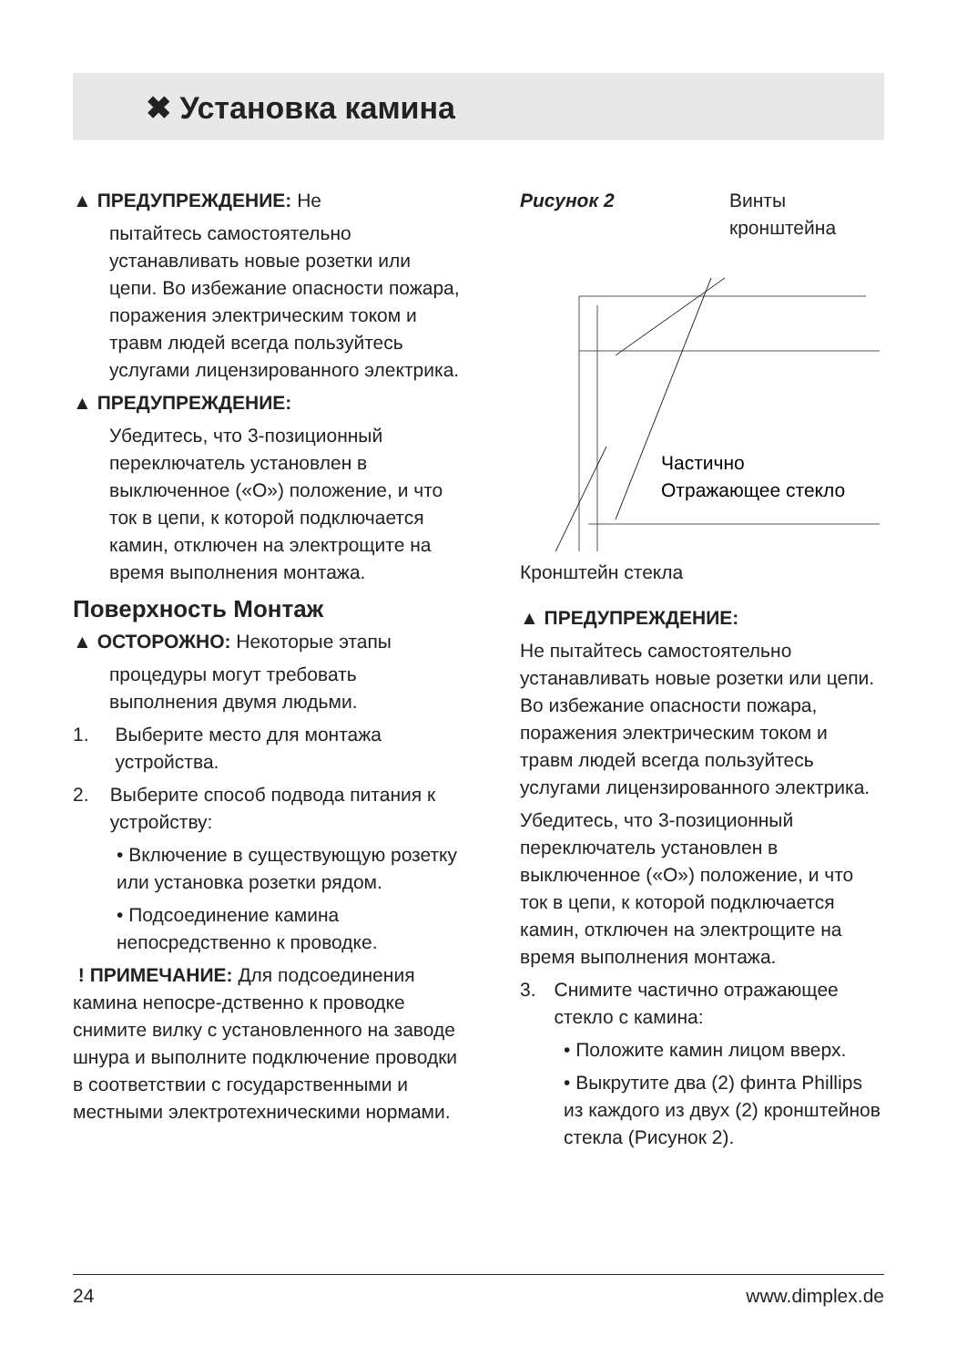✖ Установка камина
▲ ПРЕДУПРЕЖДЕНИЕ: Не
пытайтесь самостоятельно устанавливать новые розетки или цепи. Во избежание опасности пожара, поражения электрическим током и травм людей всегда пользуйтесь услугами лицензированного электрика.
▲ ПРЕДУПРЕЖДЕНИЕ:
Убедитесь, что 3-позиционный переключатель установлен в выключенное («O») положение, и что ток в цепи, к которой подключается камин, отключен на электрощите на время выполнения монтажа.
Поверхность Монтаж
▲ ОСТОРОЖНО: Некоторые этапы
процедуры могут требовать выполнения двумя людьми.
1. Выберите место для монтажа устройства.
2. Выберите способ подвода питания к устройству:
• Включение в существующую розетку или установка розетки рядом.
• Подсоединение камина непосредственно к проводке.
! ПРИМЕЧАНИЕ: Для подсоединения камина непосре-дственно к проводке снимите вилку с установленного на заводе шнура и выполните подключение проводки в соответствии с государственными и местными электротехническими нормами.
Рисунок 2 Винты кронштейна
Частично
Отражающее стекло
Кронштейн стекла
▲ ПРЕДУПРЕЖДЕНИЕ:
Не пытайтесь самостоятельно устанавливать новые розетки или цепи. Во избежание опасности пожара, поражения электрическим током и травм людей всегда пользуйтесь услугами лицензированного электрика.
Убедитесь, что 3-позиционный переключатель установлен в выключенное («O») положение, и что ток в цепи, к которой подключается камин, отключен на электрощите на время выполнения монтажа.
3. Снимите частично отражающее стекло с камина:
• Положите камин лицом вверх.
• Выкрутите два (2) финта Phillips из каждого из двух (2) кронштейнов стекла (Рисунок 2).
24 www.dimplex.de